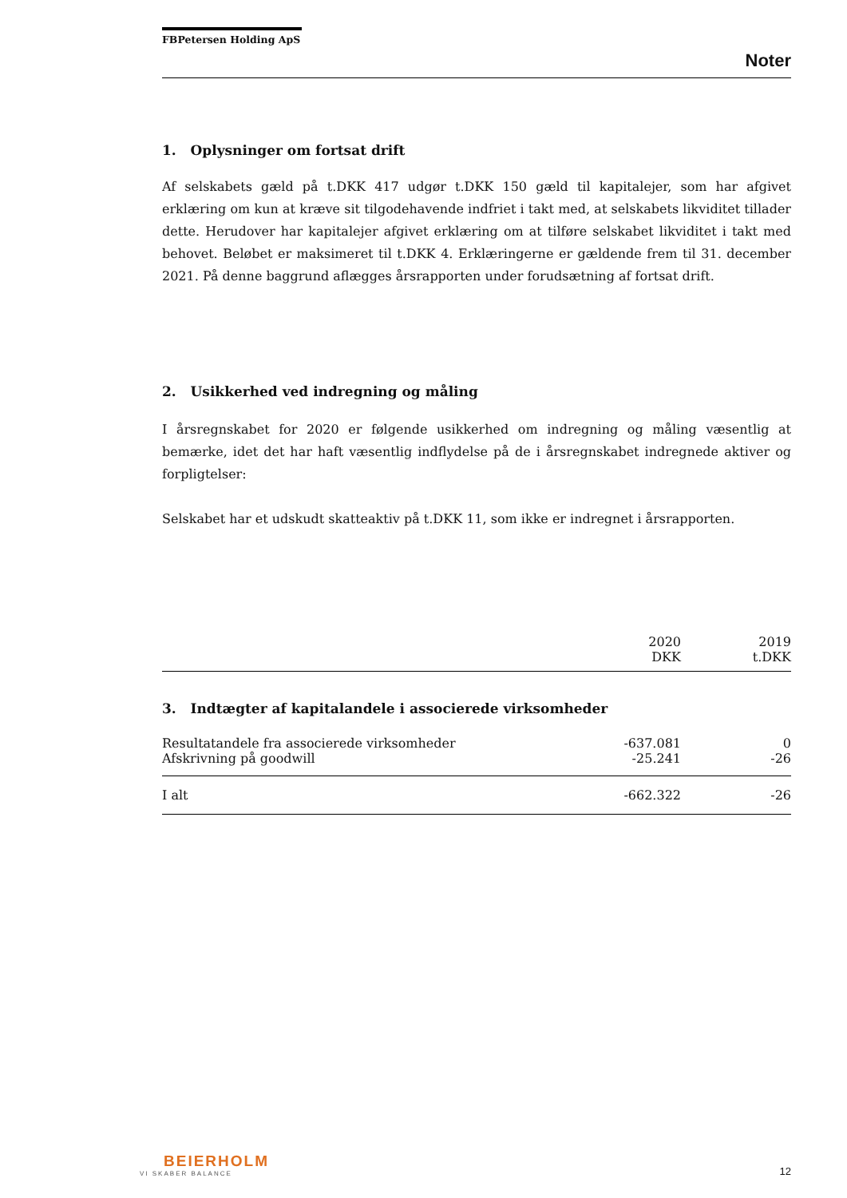FBPetersen Holding ApS
Noter
1. Oplysninger om fortsat drift
Af selskabets gæld på t.DKK 417 udgør t.DKK 150 gæld til kapitalejer, som har afgivet erklæring om kun at kræve sit tilgodehavende indfriet i takt med, at selskabets likviditet tillader dette. Herudover har kapitalejer afgivet erklæring om at tilføre selskabet likviditet i takt med behovet. Beløbet er maksimeret til t.DKK 4. Erklæringerne er gældende frem til 31. december 2021. På denne baggrund aflægges årsrapporten under forudsætning af fortsat drift.
2. Usikkerhed ved indregning og måling
I årsregnskabet for 2020 er følgende usikkerhed om indregning og måling væsentlig at bemærke, idet det har haft væsentlig indflydelse på de i årsregnskabet indregnede aktiver og forpligtelser:
Selskabet har et udskudt skatteaktiv på t.DKK 11, som ikke er indregnet i årsrapporten.
| | 2020 | 2019 |
| --- | --- | --- |
| | DKK | t.DKK |
| 3. Indtægter af kapitalandele i associerede virksomheder | | |
| Resultatandele fra associerede virksomheder | -637.081 | 0 |
| Afskrivning på goodwill | -25.241 | -26 |
| I alt | -662.322 | -26 |
BEIERHOLM
VI SKABER BALANCE
12